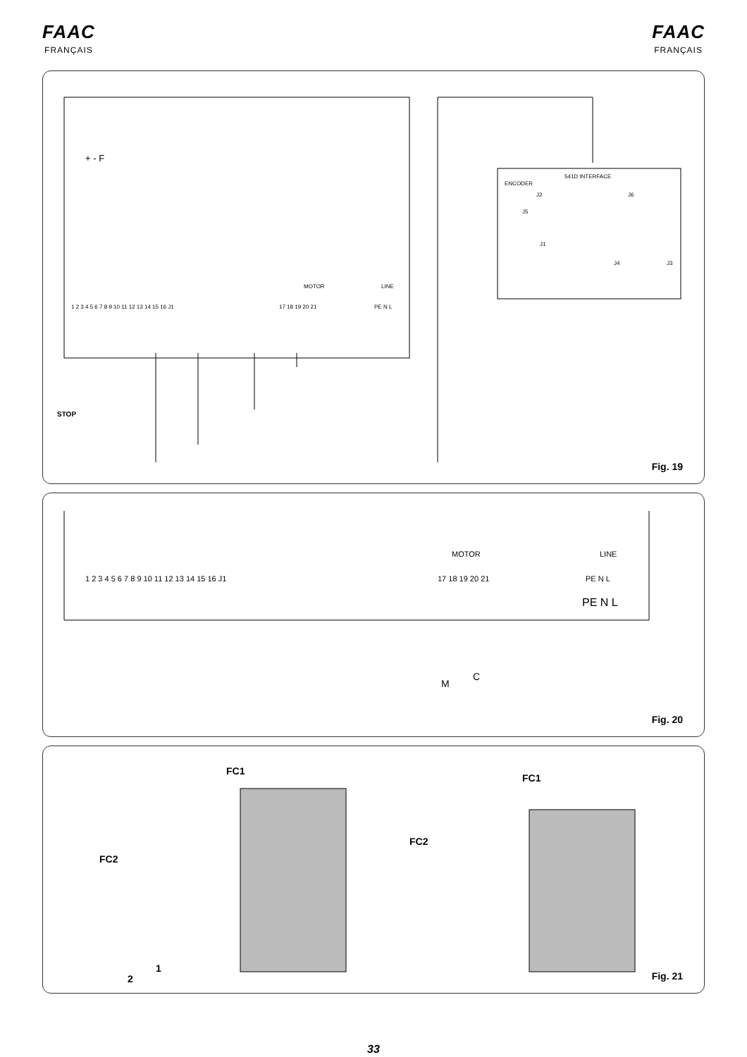FAAC
FRANÇAIS
FAAC
FRANÇAIS
+ - F
MOTOR
LINE
1 2 3 4 5 6 7 8 9 10 11 12 13 14 15 16 J1
17 18 19 20 21
PE N L
STOP
ENCODER
541D INTERFACE
J2
J6
J5
J1
J4
J3
Fig. 19
1 2 3 4 5 6 7 8 9 10 11 12 13 14 15 16 J1
MOTOR
17 18 19 20 21
LINE
PE N L
PE N L
M
C
Fig. 20
FC1
FC2
FC1
FC2
1
2
Fig. 21
33